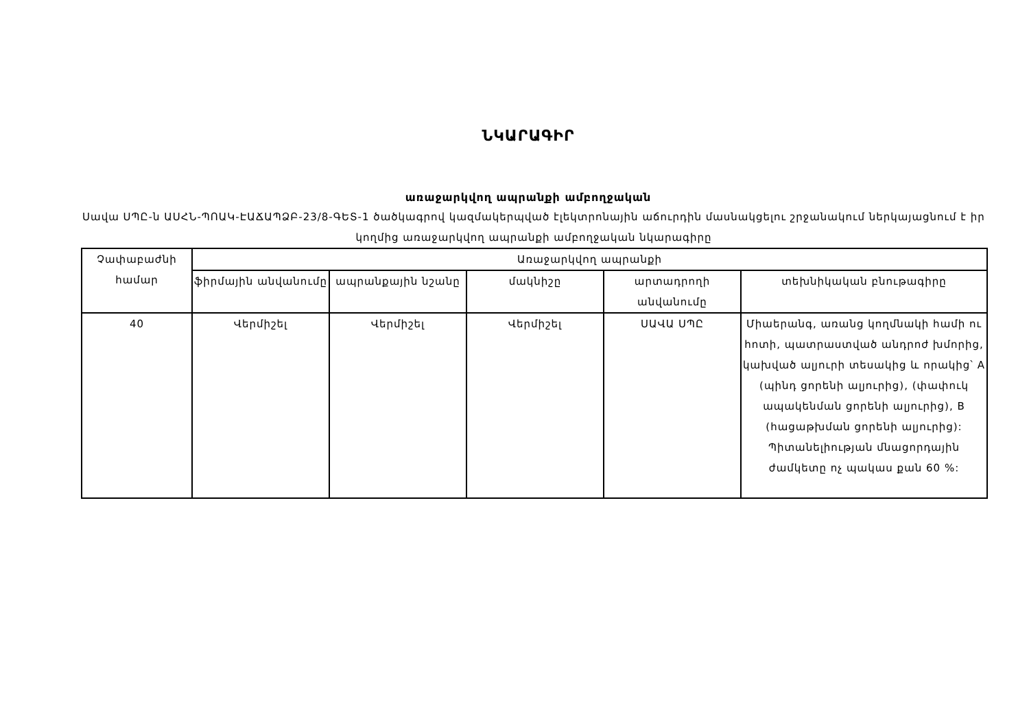ՆԿԱՐԱԳԻՐ
առաջարկվող ապրանքի ամբողջական
Սավա ՍՊԸ-ն ԱՍՀՆ-ՊՈԱԿ-ԷԱՃԱՊՁԲ-23/8-ԳԵՏ-1 ծածկագրով կազմակերպված էլեկտրոնային աճուրդին մասնակցելու շրջանակում ներկայացնում է իր կողմից առաջարկվող ապրանքի ամբողջական նկարագիրը
| Չափաբաժնի համար | Առաջարկվող ապրանքի | | | | |
| --- | --- | --- | --- | --- | --- |
| | ֆիրմային անվանումը | ապրանքային նշանը | մակնիշը | արտադրողի անվանումը | տեխնիկական բնութագիրը |
| 40 | Վերմիշել | Վերմիշել | Վերմիշել | ՍԱՎԱ ՍՊԸ | Միաերանգ, առանց կողմնակի համի ու հոտի, պատրաստված անդրոժ խմորից, կախված ալյուրի տեսակից և որակից՝ A (պինդ ցորենի ալյուրից), (փափուկ ապակենման ցորենի ալյուրից), B (հացաթխման ցորենի ալյուրից): Պիտանելիության մնացորդային ժամկետը ոչ պակաս քան 60 %: |